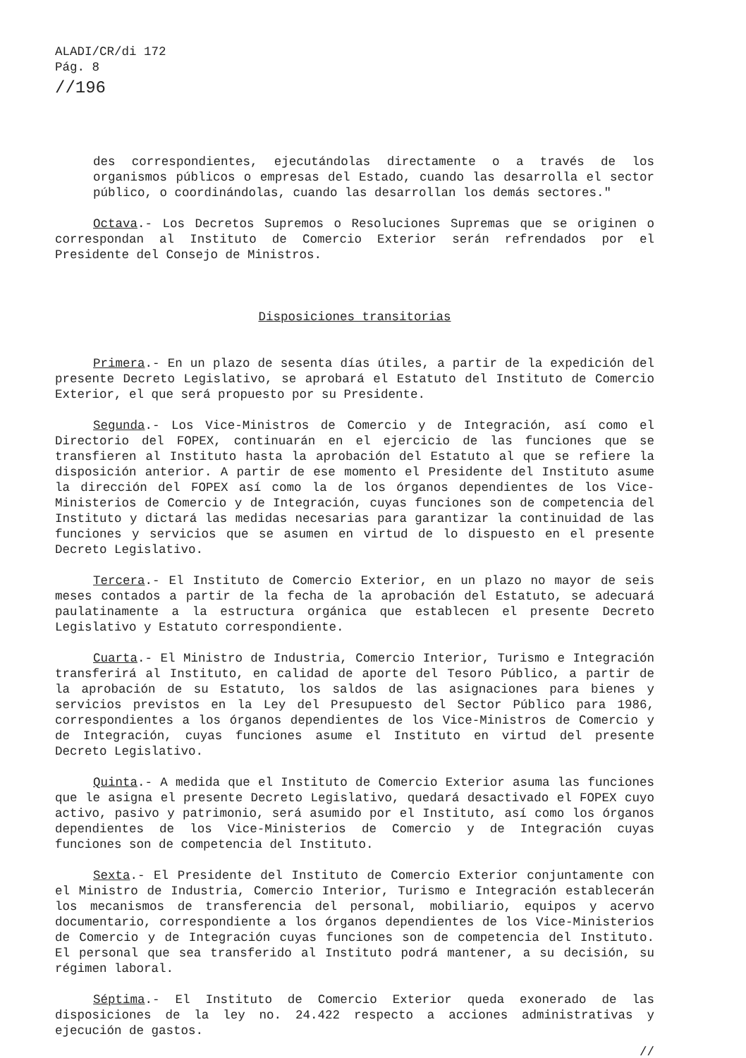ALADI/CR/di 172
Pág. 8
//196
des correspondientes, ejecutándolas directamente o a través de los organismos públicos o empresas del Estado, cuando las desarrolla el sector público, o coordinándolas, cuando las desarrollan los demás sectores."
Octava.- Los Decretos Supremos o Resoluciones Supremas que se originen o correspondan al Instituto de Comercio Exterior serán refrendados por el Presidente del Consejo de Ministros.
Disposiciones transitorias
Primera.- En un plazo de sesenta días útiles, a partir de la expedición del presente Decreto Legislativo, se aprobará el Estatuto del Instituto de Comercio Exterior, el que será propuesto por su Presidente.
Segunda.- Los Vice-Ministros de Comercio y de Integración, así como el Directorio del FOPEX, continuarán en el ejercicio de las funciones que se transfieren al Instituto hasta la aprobación del Estatuto al que se refiere la disposición anterior. A partir de ese momento el Presidente del Instituto asume la dirección del FOPEX así como la de los órganos dependientes de los Vice-Ministerios de Comercio y de Integración, cuyas funciones son de competencia del Instituto y dictará las medidas necesarias para garantizar la continuidad de las funciones y servicios que se asumen en virtud de lo dispuesto en el presente Decreto Legislativo.
Tercera.- El Instituto de Comercio Exterior, en un plazo no mayor de seis meses contados a partir de la fecha de la aprobación del Estatuto, se adecuará paulatinamente a la estructura orgánica que establecen el presente Decreto Legislativo y Estatuto correspondiente.
Cuarta.- El Ministro de Industria, Comercio Interior, Turismo e Integración transferirá al Instituto, en calidad de aporte del Tesoro Público, a partir de la aprobación de su Estatuto, los saldos de las asignaciones para bienes y servicios previstos en la Ley del Presupuesto del Sector Público para 1986, correspondientes a los órganos dependientes de los Vice-Ministros de Comercio y de Integración, cuyas funciones asume el Instituto en virtud del presente Decreto Legislativo.
Quinta.- A medida que el Instituto de Comercio Exterior asuma las funciones que le asigna el presente Decreto Legislativo, quedará desactivado el FOPEX cuyo activo, pasivo y patrimonio, será asumido por el Instituto, así como los órganos dependientes de los Vice-Ministerios de Comercio y de Integración cuyas funciones son de competencia del Instituto.
Sexta.- El Presidente del Instituto de Comercio Exterior conjuntamente con el Ministro de Industria, Comercio Interior, Turismo e Integración establecerán los mecanismos de transferencia del personal, mobiliario, equipos y acervo documentario, correspondiente a los órganos dependientes de los Vice-Ministerios de Comercio y de Integración cuyas funciones son de competencia del Instituto. El personal que sea transferido al Instituto podrá mantener, a su decisión, su régimen laboral.
Séptima.- El Instituto de Comercio Exterior queda exonerado de las disposiciones de la ley no. 24.422 respecto a acciones administrativas y ejecución de gastos.
//